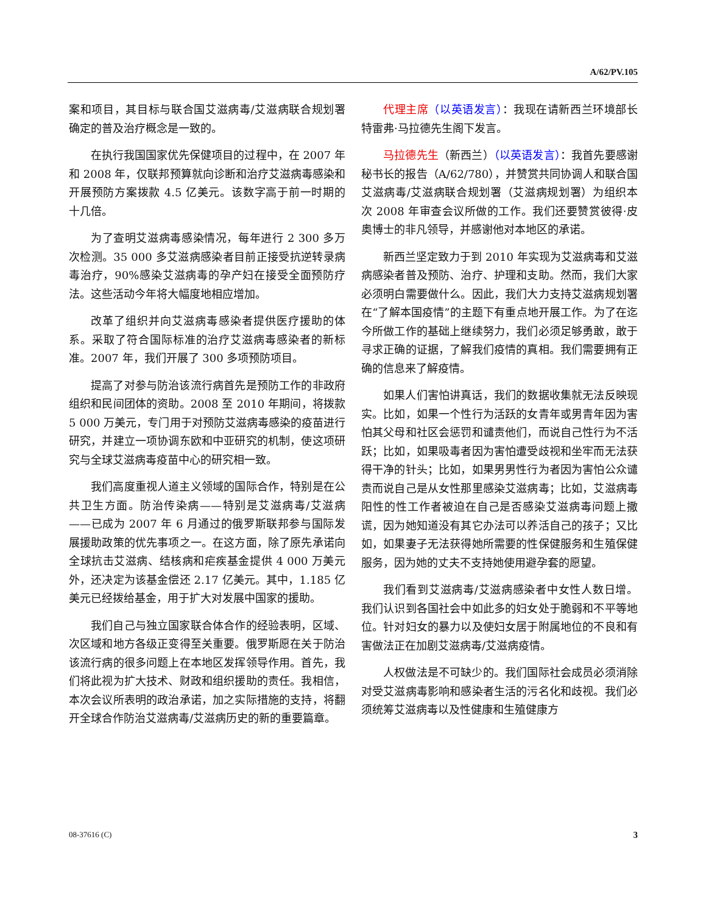A/62/PV.105
案和项目，其目标与联合国艾滋病毒/艾滋病联合规划署确定的普及治疗概念是一致的。
在执行我国国家优先保健项目的过程中，在 2007 年和 2008 年，仅联邦预算就向诊断和治疗艾滋病毒感染和开展预防方案拨款 4.5 亿美元。该数字高于前一时期的十几倍。
为了查明艾滋病毒感染情况，每年进行 2 300 多万次检测。35 000 多艾滋病感染者目前正接受抗逆转录病毒治疗，90%感染艾滋病毒的孕产妇在接受全面预防疗法。这些活动今年将大幅度地相应增加。
改革了组织并向艾滋病毒感染者提供医疗援助的体系。采取了符合国际标准的治疗艾滋病毒感染者的新标准。2007 年，我们开展了 300 多项预防项目。
提高了对参与防治该流行病首先是预防工作的非政府组织和民间团体的资助。2008 至 2010 年期间，将拨款 5 000 万美元，专门用于对预防艾滋病毒感染的疫苗进行研究，并建立一项协调东欧和中亚研究的机制，使这项研究与全球艾滋病毒疫苗中心的研究相一致。
我们高度重视人道主义领域的国际合作，特别是在公共卫生方面。防治传染病——特别是艾滋病毒/艾滋病——已成为 2007 年 6 月通过的俄罗斯联邦参与国际发展援助政策的优先事项之一。在这方面，除了原先承诺向全球抗击艾滋病、结核病和疟疾基金提供 4 000 万美元外，还决定为该基金偿还 2.17 亿美元。其中，1.185 亿美元已经拨给基金，用于扩大对发展中国家的援助。
我们自己与独立国家联合体合作的经验表明，区域、次区域和地方各级正变得至关重要。俄罗斯愿在关于防治该流行病的很多问题上在本地区发挥领导作用。首先，我们将此视为扩大技术、财政和组织援助的责任。我相信，本次会议所表明的政治承诺，加之实际措施的支持，将翻开全球合作防治艾滋病毒/艾滋病历史的新的重要篇章。
代理主席（以英语发言）：我现在请新西兰环境部长特雷弗·马拉德先生阁下发言。
马拉德先生（新西兰）（以英语发言）：我首先要感谢秘书长的报告（A/62/780），并赞赏共同协调人和联合国艾滋病毒/艾滋病联合规划署（艾滋病规划署）为组织本次 2008 年审查会议所做的工作。我们还要赞赏彼得·皮奥博士的非凡领导，并感谢他对本地区的承诺。
新西兰坚定致力于到 2010 年实现为艾滋病毒和艾滋病感染者普及预防、治疗、护理和支助。然而，我们大家必须明白需要做什么。因此，我们大力支持艾滋病规划署在“了解本国疫情”的主题下有重点地开展工作。为了在迄今所做工作的基础上继续努力，我们必须足够勇敢，敢于寻求正确的证据，了解我们疫情的真相。我们需要拥有正确的信息来了解疫情。
如果人们害怕讲真话，我们的数据收集就无法反映现实。比如，如果一个性行为活跃的女青年或男青年因为害怕其父母和社区会惩罚和谴责他们，而说自己性行为不活跃；比如，如果吸毒者因为害怕遭受歧视和坐牢而无法获得干净的针头；比如，如果男男性行为者因为害怕公众谴责而说自己是从女性那里感染艾滋病毒；比如，艾滋病毒阳性的性工作者被迫在自己是否感染艾滋病毒问题上撒谎，因为她知道没有其它办法可以养活自己的孩子；又比如，如果妻子无法获得她所需要的性保健服务和生殖保健服务，因为她的丈夫不支持她使用避孕套的愿望。
我们看到艾滋病毒/艾滋病感染者中女性人数日增。我们认识到各国社会中如此多的妇女处于脆弱和不平等地位。针对妇女的暴力以及使妇女居于附属地位的不良和有害做法正在加剧艾滋病毒/艾滋病疫情。
人权做法是不可缺少的。我们国际社会成员必须消除对受艾滋病毒影响和感染者生活的污名化和歧视。我们必须统筹艾滋病毒以及性健康和生殖健康方
08-37616 (C) 3